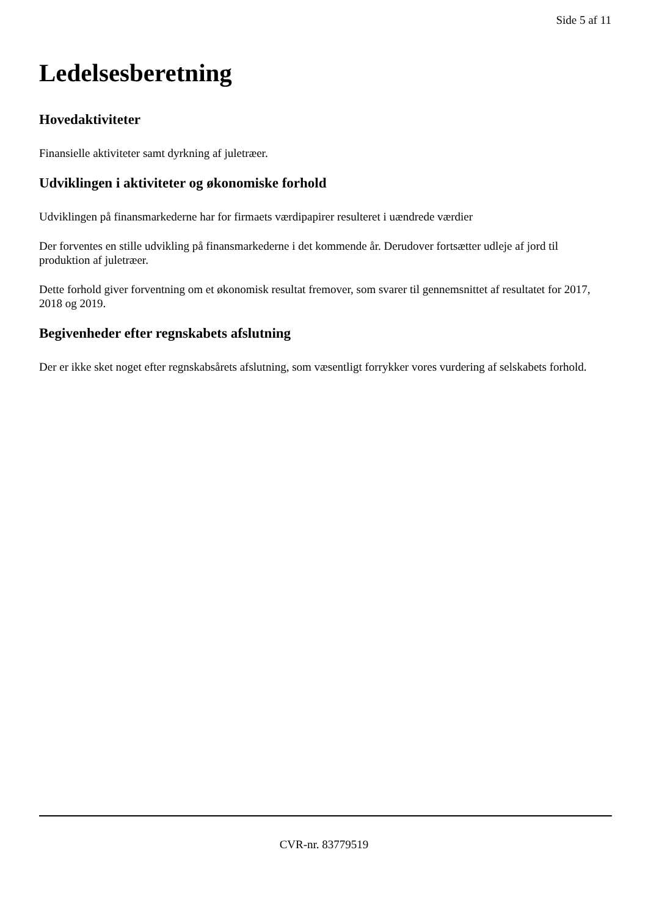Side 5 af 11
Ledelsesberetning
Hovedaktiviteter
Finansielle aktiviteter samt dyrkning af juletræer.
Udviklingen i aktiviteter og økonomiske forhold
Udviklingen på finansmarkederne har for firmaets værdipapirer resulteret i uændrede værdier
Der forventes en stille udvikling på finansmarkederne i det kommende år. Derudover fortsætter udleje af jord til produktion af juletræer.
Dette forhold giver forventning om et økonomisk resultat fremover, som svarer til gennemsnittet af resultatet for 2017, 2018 og 2019.
Begivenheder efter regnskabets afslutning
Der er ikke sket noget efter regnskabsårets afslutning, som væsentligt forrykker vores vurdering af selskabets forhold.
CVR-nr. 83779519